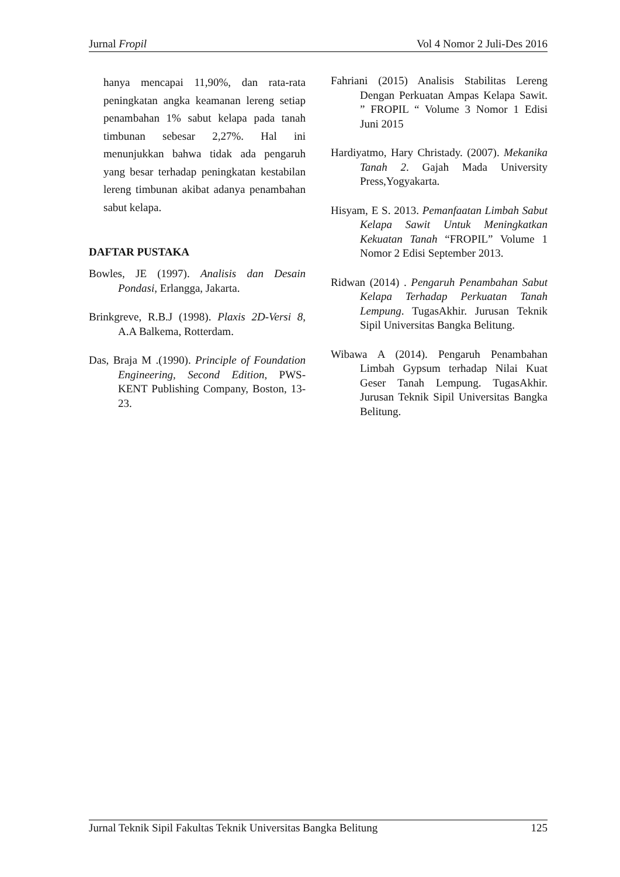Jurnal Fropil Vol 4 Nomor 2 Juli-Des 2016
hanya mencapai 11,90%, dan rata-rata peningkatan angka keamanan lereng setiap penambahan 1% sabut kelapa pada tanah timbunan sebesar 2,27%. Hal ini menunjukkan bahwa tidak ada pengaruh yang besar terhadap peningkatan kestabilan lereng timbunan akibat adanya penambahan sabut kelapa.
DAFTAR PUSTAKA
Bowles, JE (1997). Analisis dan Desain Pondasi, Erlangga, Jakarta.
Brinkgreve, R.B.J (1998). Plaxis 2D-Versi 8, A.A Balkema, Rotterdam.
Das, Braja M .(1990). Principle of Foundation Engineering, Second Edition, PWS-KENT Publishing Company, Boston, 13-23.
Fahriani (2015) Analisis Stabilitas Lereng Dengan Perkuatan Ampas Kelapa Sawit. ” FROPIL “ Volume 3 Nomor 1 Edisi Juni 2015
Hardiyatmo, Hary Christady. (2007). Mekanika Tanah 2. Gajah Mada University Press,Yogyakarta.
Hisyam, E S. 2013. Pemanfaatan Limbah Sabut Kelapa Sawit Untuk Meningkatkan Kekuatan Tanah “FROPIL” Volume 1 Nomor 2 Edisi September 2013.
Ridwan (2014) . Pengaruh Penambahan Sabut Kelapa Terhadap Perkuatan Tanah Lempung. TugasAkhir. Jurusan Teknik Sipil Universitas Bangka Belitung.
Wibawa A (2014). Pengaruh Penambahan Limbah Gypsum terhadap Nilai Kuat Geser Tanah Lempung. TugasAkhir. Jurusan Teknik Sipil Universitas Bangka Belitung.
Jurnal Teknik Sipil Fakultas Teknik Universitas Bangka Belitung 125